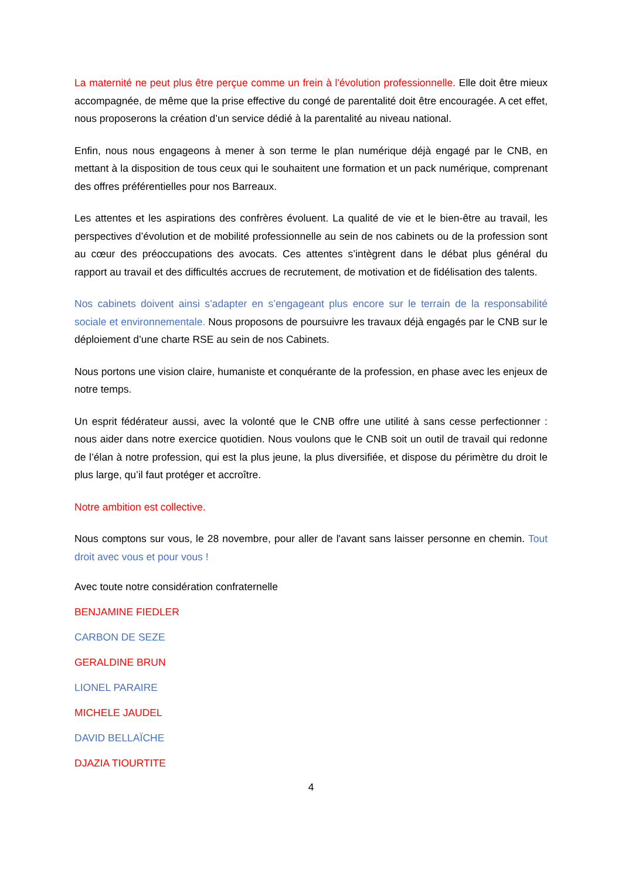La maternité ne peut plus être perçue comme un frein à l'évolution professionnelle. Elle doit être mieux accompagnée, de même que la prise effective du congé de parentalité doit être encouragée. A cet effet, nous proposerons la création d’un service dédié à la parentalité au niveau national.
Enfin, nous nous engageons à mener à son terme le plan numérique déjà engagé par le CNB, en mettant à la disposition de tous ceux qui le souhaitent une formation et un pack numérique, comprenant des offres préférentielles pour nos Barreaux.
Les attentes et les aspirations des confrères évoluent. La qualité de vie et le bien-être au travail, les perspectives d’évolution et de mobilité professionnelle au sein de nos cabinets ou de la profession sont au cœur des préoccupations des avocats. Ces attentes s’intègrent dans le débat plus général du rapport au travail et des difficultés accrues de recrutement, de motivation et de fidélisation des talents.
Nos cabinets doivent ainsi s’adapter en s’engageant plus encore sur le terrain de la responsabilité sociale et environnementale. Nous proposons de poursuivre les travaux déjà engagés par le CNB sur le déploiement d’une charte RSE au sein de nos Cabinets.
Nous portons une vision claire, humaniste et conquérante de la profession, en phase avec les enjeux de notre temps.
Un esprit fédérateur aussi, avec la volonté que le CNB offre une utilité à sans cesse perfectionner : nous aider dans notre exercice quotidien. Nous voulons que le CNB soit un outil de travail qui redonne de l’élan à notre profession, qui est la plus jeune, la plus diversifiée, et dispose du périmètre du droit le plus large, qu’il faut protéger et accroître.
Notre ambition est collective.
Nous comptons sur vous, le 28 novembre, pour aller de l'avant sans laisser personne en chemin. Tout droit avec vous et pour vous !
Avec toute notre considération confraternelle
BENJAMINE FIEDLER
CARBON DE SEZE
GERALDINE BRUN
LIONEL PARAIRE
MICHELE JAUDEL
DAVID BELLAÏCHE
DJAZIA TIOURTITE
4